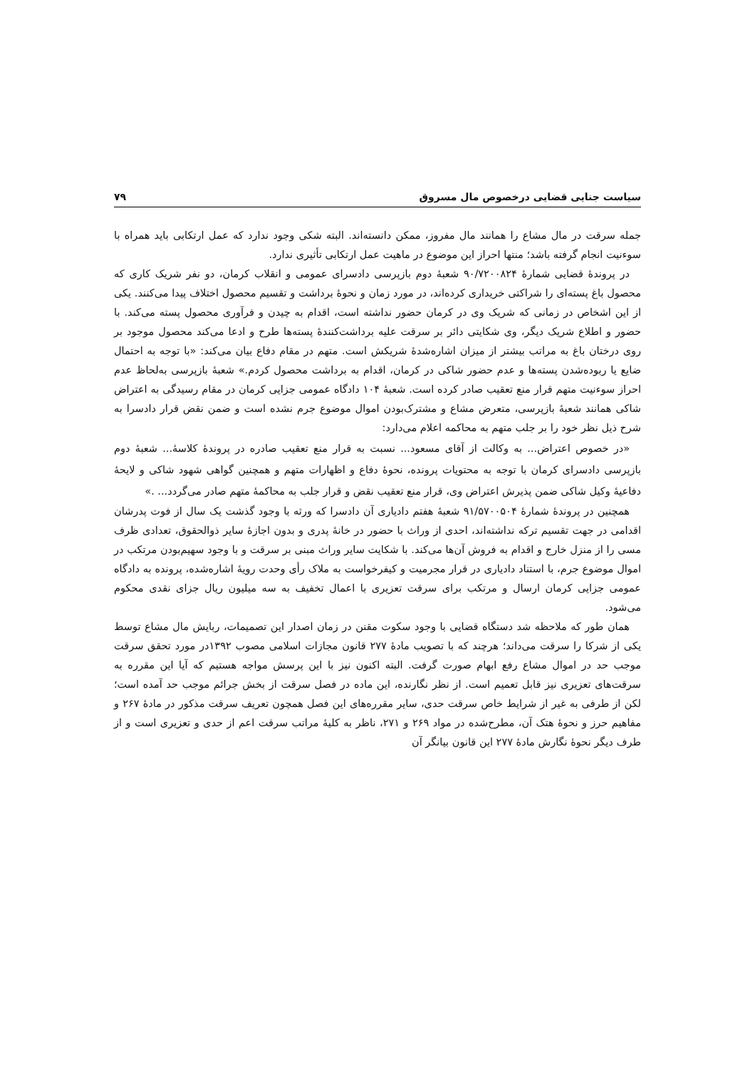سیاست جنایی قضایی درخصوص مال مسروق ۷۹
جمله سرقت در مال مشاع را همانند مال مفروز، ممکن دانسته‌اند. البته شکی وجود ندارد که عمل ارتکابی باید همراه با سوءنیت انجام گرفته باشد؛ منتها احراز این موضوع در ماهیت عمل ارتکابی تأثیری ندارد.
در پروندۀ قضایی شمارۀ ۹۰/۷۲۰۰۸۲۴ شعبۀ دوم بازپرسی دادسرای عمومی و انقلاب کرمان، دو نفر شریک کاری که محصول باغ پسته‌ای را شراکتی خریداری کرده‌اند، در مورد زمان و نحوۀ برداشت و تقسیم محصول اختلاف پیدا می‌کنند. یکی از این اشخاص در زمانی که شریک وی در کرمان حضور نداشته است، اقدام به چیدن و فرآوری محصول پسته می‌کند. با حضور و اطلاع شریک دیگر، وی شکایتی دائر بر سرقت علیه برداشت‌کنندۀ پسته‌ها طرح و ادعا می‌کند محصول موجود بر روی درختان باغ به مراتب بیشتر از میزان اشاره‌شدۀ شریکش است. متهم در مقام دفاع بیان می‌کند: «با توجه به احتمال ضایع یا ربوده‌شدن پسته‌ها و عدم حضور شاکی در کرمان، اقدام به برداشت محصول کردم.» شعبۀ بازپرسی به‌لحاظ عدم احراز سوءنیت متهم قرار منع تعقیب صادر کرده است. شعبۀ ۱۰۴ دادگاه عمومی جزایی کرمان در مقام رسیدگی به اعتراض شاکی همانند شعبۀ بازپرسی، متعرض مشاع و مشترک‌بودن اموال موضوع جرم نشده است و ضمن نقض قرار دادسرا به شرح ذیل نظر خود را بر جلب متهم به محاکمه اعلام می‌دارد:
«در خصوص اعتراض... به وکالت از آقای مسعود... نسبت به قرار منع تعقیب صادره در پروندۀ کلاسۀ... شعبۀ دوم بازپرسی دادسرای کرمان با توجه به محتویات پرونده، نحوۀ دفاع و اظهارات متهم و همچنین گواهی شهود شاکی و لایحۀ دفاعیۀ وکیل شاکی ضمن پذیرش اعتراض وی، قرار منع تعقیب نقض و قرار جلب به محاکمۀ متهم صادر می‌گردد... .»
همچنین در پروندۀ شمارۀ ۹۱/۵۷۰۰۵۰۴ شعبۀ هفتم دادیاری آن دادسرا که ورثه با وجود گذشت یک سال از فوت پدرشان اقدامی در جهت تقسیم ترکه نداشته‌اند، احدی از وراث با حضور در خانۀ پدری و بدون اجازۀ سایر ذوالحقوق، تعدادی ظرف مسی را از منزل خارج و اقدام به فروش آن‌ها می‌کند. با شکایت سایر وراث مبنی بر سرقت و با وجود سهیم‌بودن مرتکب در اموال موضوع جرم، با استناد دادیاری در قرار مجرمیت و کیفرخواست به ملاک رأی وحدت رویۀ اشاره‌شده، پرونده به دادگاه عمومی جزایی کرمان ارسال و مرتکب برای سرقت تعزیری با اعمال تخفیف به سه میلیون ریال جزای نقدی محکوم می‌شود.
همان طور که ملاحظه شد دستگاه قضایی با وجود سکوت مقنن در زمان اصدار این تصمیمات، ربایش مال مشاع توسط یکی از شرکا را سرقت می‌داند؛ هرچند که با تصویب مادۀ ۲۷۷ قانون مجازات اسلامی مصوب ۱۳۹۲در مورد تحقق سرقت موجب حد در اموال مشاع رفع ابهام صورت گرفت. البته اکنون نیز با این پرسش مواجه هستیم که آیا این مقرره به سرقت‌های تعزیری نیز قابل تعمیم است. از نظر نگارنده، این ماده در فصل سرقت از بخش جرائم موجب حد آمده است؛ لکن از طرفی به غیر از شرایط خاص سرقت حدی، سایر مقرره‌های این فصل همچون تعریف سرقت مذکور در مادۀ ۲۶۷ و مفاهیم حرز و نحوۀ هتک آن، مطرح‌شده در مواد ۲۶۹ و ۲۷۱، ناظر به کلیۀ مراتب سرقت اعم از حدی و تعزیری است و از طرف دیگر نحوۀ نگارش مادۀ ۲۷۷ این قانون بیانگر آن